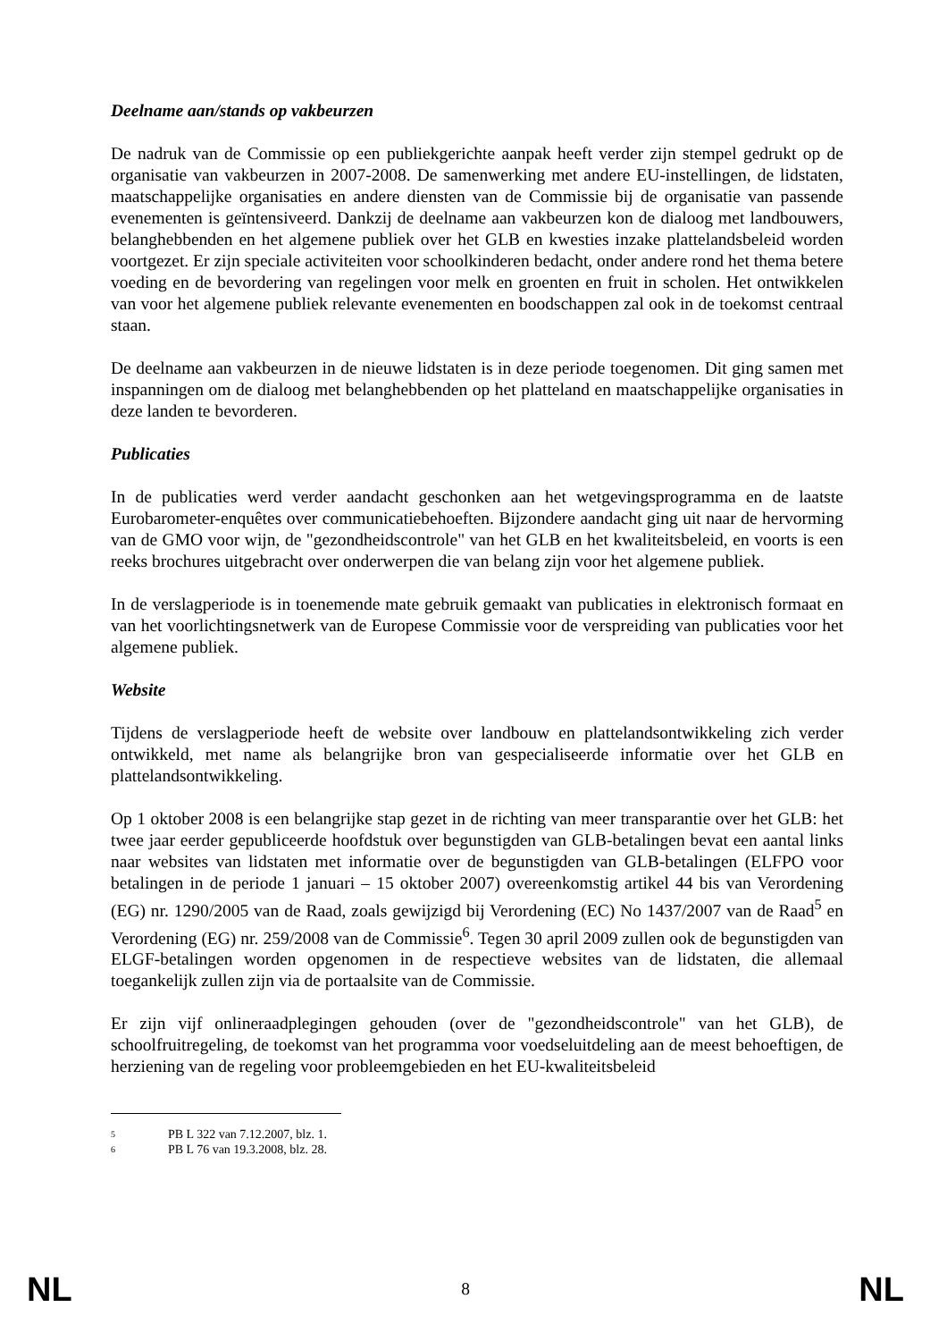Deelname aan/stands op vakbeurzen
De nadruk van de Commissie op een publiekgerichte aanpak heeft verder zijn stempel gedrukt op de organisatie van vakbeurzen in 2007-2008. De samenwerking met andere EU-instellingen, de lidstaten, maatschappelijke organisaties en andere diensten van de Commissie bij de organisatie van passende evenementen is geïntensiveerd. Dankzij de deelname aan vakbeurzen kon de dialoog met landbouwers, belanghebbenden en het algemene publiek over het GLB en kwesties inzake plattelandsbeleid worden voortgezet. Er zijn speciale activiteiten voor schoolkinderen bedacht, onder andere rond het thema betere voeding en de bevordering van regelingen voor melk en groenten en fruit in scholen. Het ontwikkelen van voor het algemene publiek relevante evenementen en boodschappen zal ook in de toekomst centraal staan.
De deelname aan vakbeurzen in de nieuwe lidstaten is in deze periode toegenomen. Dit ging samen met inspanningen om de dialoog met belanghebbenden op het platteland en maatschappelijke organisaties in deze landen te bevorderen.
Publicaties
In de publicaties werd verder aandacht geschonken aan het wetgevingsprogramma en de laatste Eurobarometer-enquêtes over communicatiebehoeften. Bijzondere aandacht ging uit naar de hervorming van de GMO voor wijn, de "gezondheidscontrole" van het GLB en het kwaliteitsbeleid, en voorts is een reeks brochures uitgebracht over onderwerpen die van belang zijn voor het algemene publiek.
In de verslagperiode is in toenemende mate gebruik gemaakt van publicaties in elektronisch formaat en van het voorlichtingsnetwerk van de Europese Commissie voor de verspreiding van publicaties voor het algemene publiek.
Website
Tijdens de verslagperiode heeft de website over landbouw en plattelandsontwikkeling zich verder ontwikkeld, met name als belangrijke bron van gespecialiseerde informatie over het GLB en plattelandsontwikkeling.
Op 1 oktober 2008 is een belangrijke stap gezet in de richting van meer transparantie over het GLB: het twee jaar eerder gepubliceerde hoofdstuk over begunstigden van GLB-betalingen bevat een aantal links naar websites van lidstaten met informatie over de begunstigden van GLB-betalingen (ELFPO voor betalingen in de periode 1 januari – 15 oktober 2007) overeenkomstig artikel 44 bis van Verordening (EG) nr. 1290/2005 van de Raad, zoals gewijzigd bij Verordening (EC) No 1437/2007 van de Raad<sup>5</sup> en Verordening (EG) nr. 259/2008 van de Commissie<sup>6</sup>. Tegen 30 april 2009 zullen ook de begunstigden van ELGF-betalingen worden opgenomen in de respectieve websites van de lidstaten, die allemaal toegankelijk zullen zijn via de portaalsite van de Commissie.
Er zijn vijf onlineraadplegingen gehouden (over de "gezondheidscontrole" van het GLB), de schoolfruitregeling, de toekomst van het programma voor voedseluitdeling aan de meest behoeftigen, de herziening van de regeling voor probleemgebieden en het EU-kwaliteitsbeleid
5 PB L 322 van 7.12.2007, blz. 1.
6 PB L 76 van 19.3.2008, blz. 28.
NL 8 NL